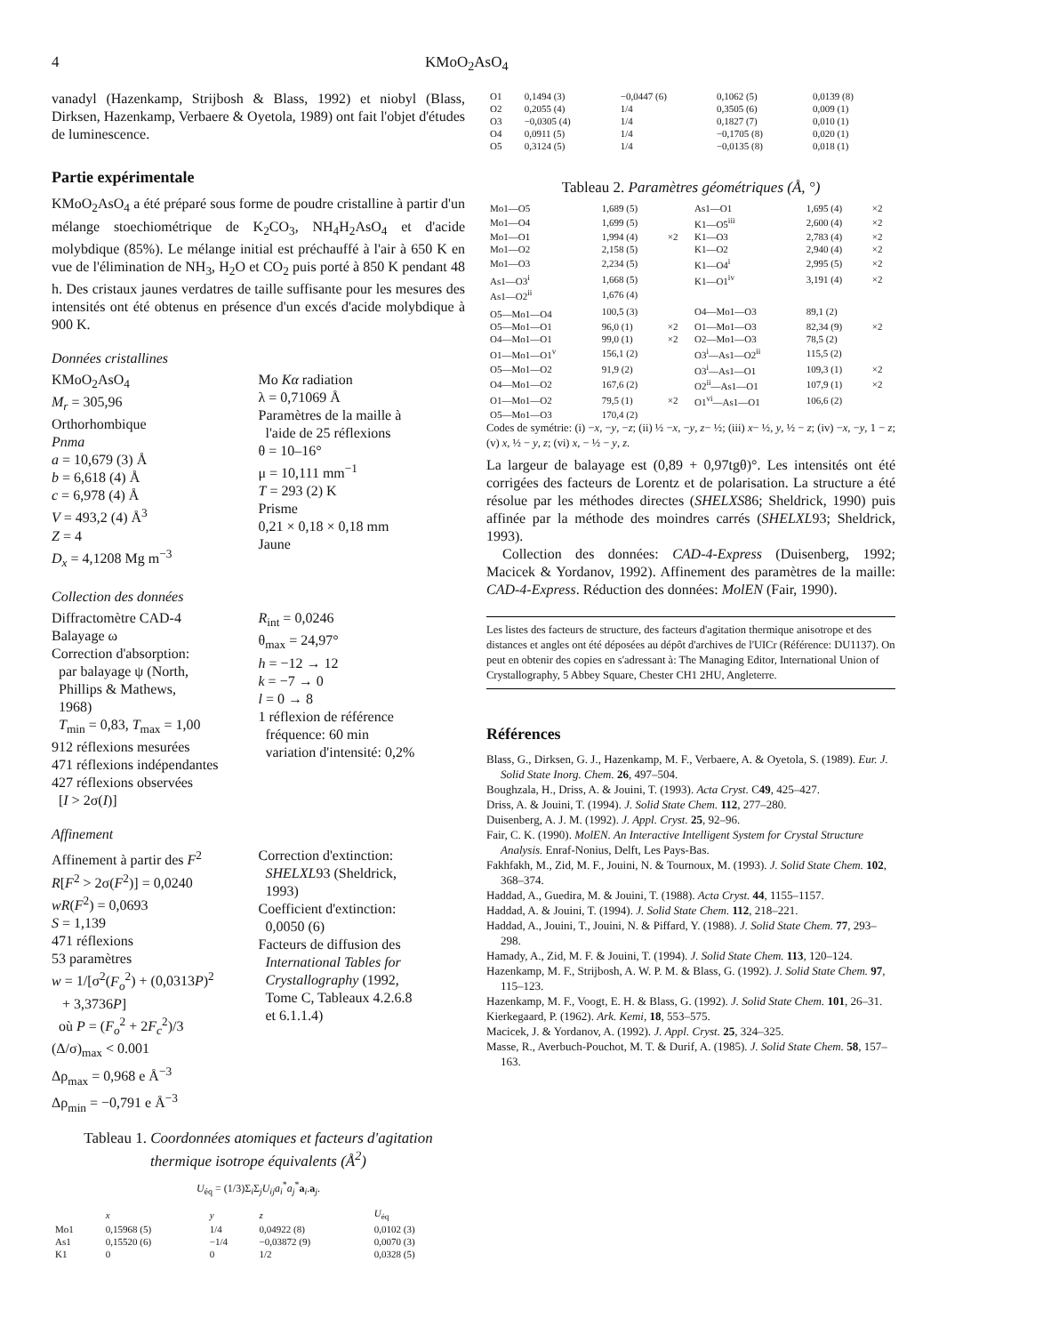4 KMoO<sub>2</sub>AsO<sub>4</sub>
vanadyl (Hazenkamp, Strijbosh & Blass, 1992) et niobyl (Blass, Dirksen, Hazenkamp, Verbaere & Oyetola, 1989) ont fait l'objet d'études de luminescence.
Partie expérimentale
KMoO<sub>2</sub>AsO<sub>4</sub> a été préparé sous forme de poudre cristalline à partir d'un mélange stoechiométrique de K<sub>2</sub>CO<sub>3</sub>, NH<sub>4</sub>H<sub>2</sub>AsO<sub>4</sub> et d'acide molybdique (85%). Le mélange initial est préchauffé à l'air à 650 K en vue de l'élimination de NH<sub>3</sub>, H<sub>2</sub>O et CO<sub>2</sub> puis porté à 850 K pendant 48 h. Des cristaux jaunes verdatres de taille suffisante pour les mesures des intensités ont été obtenus en présence d'un excés d'acide molybdique à 900 K.
Données cristallines
KMoO<sub>2</sub>AsO<sub>4</sub>
M<sub>r</sub> = 305,96
Orthorhombique
Pnma
a = 10,679 (3) Å
b = 6,618 (4) Å
c = 6,978 (4) Å
V = 493,2 (4) Å<sup>3</sup>
Z = 4
D<sub>x</sub> = 4,1208 Mg m<sup>−3</sup>
Mo Kα radiation
λ = 0,71069 Å
Paramètres de la maille à
l'aide de 25 réflexions
θ = 10–16°
μ = 10,111 mm<sup>−1</sup>
T = 293 (2) K
Prisme
0,21 × 0,18 × 0,18 mm
Jaune
Collection des données
Diffractomètre CAD-4
Balayage ω
Correction d'absorption:
par balayage ψ (North,
Phillips & Mathews,
1968)
T<sub>min</sub> = 0,83, T<sub>max</sub> = 1,00
912 réflexions mesurées
471 réflexions indépendantes
427 réflexions observées
[I > 2σ(I)]
R<sub>int</sub> = 0,0246
θ<sub>max</sub> = 24,97°
h = −12 → 12
k = −7 → 0
l = 0 → 8
1 réflexion de référence
fréquence: 60 min
variation d'intensité: 0,2%
Affinement
Affinement à partir des F<sup>2</sup>
R[F<sup>2</sup> > 2σ(F<sup>2</sup>)] = 0,0240
wR(F<sup>2</sup>) = 0,0693
S = 1,139
471 réflexions
53 paramètres
w = 1/[σ<sup>2</sup>(F<sub>o</sub><sup>2</sup>) + (0,0313P)<sup>2</sup>
+ 3,3736P]
où P = (F<sub>o</sub><sup>2</sup> + 2F<sub>c</sub><sup>2</sup>)/3
(Δ/σ)<sub>max</sub> < 0.001
Δρ<sub>max</sub> = 0,968 e Å<sup>−3</sup>
Δρ<sub>min</sub> = −0,791 e Å<sup>−3</sup>
Correction d'extinction:
SHELXL93 (Sheldrick,
1993)
Coefficient d'extinction:
0,0050 (6)
Facteurs de diffusion des
International Tables for
Crystallography (1992,
Tome C, Tableaux 4.2.6.8
et 6.1.1.4)
Tableau 1. Coordonnées atomiques et facteurs d'agitation thermique isotrope équivalents (Å<sup>2</sup>)
U<sub>éq</sub> = (1/3)Σ<sub>i</sub>Σ<sub>j</sub>U<sub>ij</sub>a<sub>i</sub><sup>*</sup>a<sub>j</sub><sup>*</sup>a<sub>i</sub>.a<sub>j</sub>.
| | x | y | z | U<sub>éq</sub> |
| --- | --- | --- | --- | --- |
| Mo1 | 0,15968 (5) | 1/4 | 0,04922 (8) | 0,0102 (3) |
| As1 | 0,15520 (6) | −1/4 | −0,03872 (9) | 0,0070 (3) |
| K1 | 0 | 0 | 1/2 | 0,0328 (5) |
| O1 | 0,1494 (3) | −0,0447 (6) | 0,1062 (5) | 0,0139 (8) |
| O2 | 0,2055 (4) | 1/4 | 0,3505 (6) | 0,009 (1) |
| O3 | −0,0305 (4) | 1/4 | 0,1827 (7) | 0,010 (1) |
| O4 | 0,0911 (5) | 1/4 | −0,1705 (8) | 0,020 (1) |
| O5 | 0,3124 (5) | 1/4 | −0,0135 (8) | 0,018 (1) |
Tableau 2. Paramètres géométriques (Å, °)
| Mo1—O5 | 1,689 (5) | | As1—O1 | 1,695 (4) | ×2 |
| Mo1—O4 | 1,699 (5) | | K1—O5<sup>iii</sup> | 2,600 (4) | ×2 |
| Mo1—O1 | 1,994 (4) | ×2 | K1—O3 | 2,783 (4) | ×2 |
| Mo1—O2 | 2,158 (5) | | K1—O2 | 2,940 (4) | ×2 |
| Mo1—O3 | 2,234 (5) | | K1—O4<sup>i</sup> | 2,995 (5) | ×2 |
| As1—O3<sup>i</sup> | 1,668 (5) | | K1—O1<sup>iv</sup> | 3,191 (4) | ×2 |
| As1—O2<sup>ii</sup> | 1,676 (4) | | | | |
| O5—Mo1—O4 | 100,5 (3) | | O4—Mo1—O3 | 89,1 (2) | |
| O5—Mo1—O1 | 96,0 (1) | ×2 | O1—Mo1—O3 | 82,34 (9) | ×2 |
| O4—Mo1—O1 | 99,0 (1) | ×2 | O2—Mo1—O3 | 78,5 (2) | |
| O1—Mo1—O1<sup>v</sup> | 156,1 (2) | | O3<sup>i</sup>—As1—O2<sup>ii</sup> | 115,5 (2) | |
| O5—Mo1—O2 | 91,9 (2) | | O3<sup>i</sup>—As1—O1 | 109,3 (1) | ×2 |
| O4—Mo1—O2 | 167,6 (2) | | O2<sup>ii</sup>—As1—O1 | 107,9 (1) | ×2 |
| O1—Mo1—O2 | 79,5 (1) | ×2 | O1<sup>vi</sup>—As1—O1 | 106,6 (2) | |
| O5—Mo1—O3 | 170,4 (2) | | | | |
Codes de symétrie: (i) −x, −y, −z; (ii) ½ −x, −y, z− ½; (iii) x− ½, y, ½ − z; (iv) −x, −y, 1 − z; (v) x, ½ − y, z; (vi) x, − ½ − y, z.
La largeur de balayage est (0,89 + 0,97tgθ)°. Les intensités ont été corrigées des facteurs de Lorentz et de polarisation. La structure a été résolue par les méthodes directes (SHELXS86; Sheldrick, 1990) puis affinée par la méthode des moindres carrés (SHELXL93; Sheldrick, 1993).
Collection des données: CAD-4-Express (Duisenberg, 1992; Macicek & Yordanov, 1992). Affinement des paramètres de la maille: CAD-4-Express. Réduction des données: MolEN (Fair, 1990).
Les listes des facteurs de structure, des facteurs d'agitation thermique anisotrope et des distances et angles ont été déposées au dépôt d'archives de l'UICr (Référence: DU1137). On peut en obtenir des copies en s'adressant à: The Managing Editor, International Union of Crystallography, 5 Abbey Square, Chester CH1 2HU, Angleterre.
Références
Blass, G., Dirksen, G. J., Hazenkamp, M. F., Verbaere, A. & Oyetola, S. (1989). Eur. J. Solid State Inorg. Chem. 26, 497–504.
Boughzala, H., Driss, A. & Jouini, T. (1993). Acta Cryst. C49, 425–427.
Driss, A. & Jouini, T. (1994). J. Solid State Chem. 112, 277–280.
Duisenberg, A. J. M. (1992). J. Appl. Cryst. 25, 92–96.
Fair, C. K. (1990). MolEN. An Interactive Intelligent System for Crystal Structure Analysis. Enraf-Nonius, Delft, Les Pays-Bas.
Fakhfakh, M., Zid, M. F., Jouini, N. & Tournoux, M. (1993). J. Solid State Chem. 102, 368–374.
Haddad, A., Guedira, M. & Jouini, T. (1988). Acta Cryst. 44, 1155–1157.
Haddad, A. & Jouini, T. (1994). J. Solid State Chem. 112, 218–221.
Haddad, A., Jouini, T., Jouini, N. & Piffard, Y. (1988). J. Solid State Chem. 77, 293–298.
Hamady, A., Zid, M. F. & Jouini, T. (1994). J. Solid State Chem. 113, 120–124.
Hazenkamp, M. F., Strijbosh, A. W. P. M. & Blass, G. (1992). J. Solid State Chem. 97, 115–123.
Hazenkamp, M. F., Voogt, E. H. & Blass, G. (1992). J. Solid State Chem. 101, 26–31.
Kierkegaard, P. (1962). Ark. Kemi, 18, 553–575.
Macicek, J. & Yordanov, A. (1992). J. Appl. Cryst. 25, 324–325.
Masse, R., Averbuch-Pouchot, M. T. & Durif, A. (1985). J. Solid State Chem. 58, 157–163.